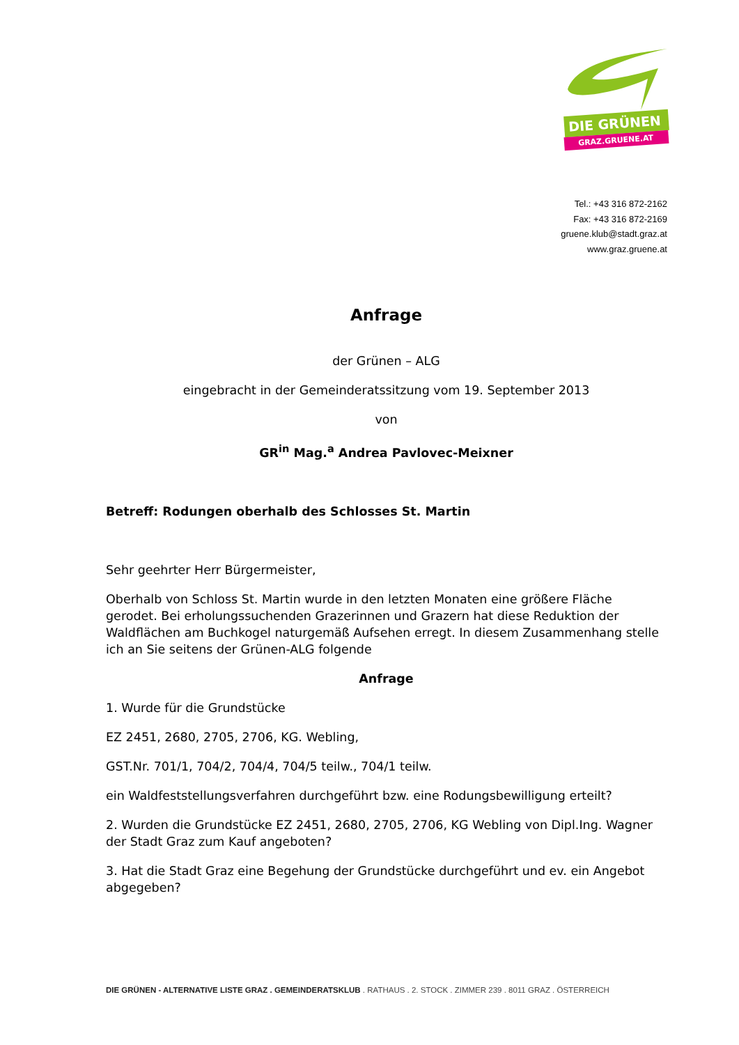DIE GRÜNEN
GRAZ.GRUENE.AT
Tel.: +43 316 872-2162
Fax: +43 316 872-2169
gruene.klub@stadt.graz.at
www.graz.gruene.at
Anfrage
der Grünen – ALG
eingebracht in der Gemeinderatssitzung vom 19. September 2013
von
GR<sup>in</sup> Mag.<sup>a</sup> Andrea Pavlovec-Meixner
Betreff: Rodungen oberhalb des Schlosses St. Martin
Sehr geehrter Herr Bürgermeister,
Oberhalb von Schloss St. Martin wurde in den letzten Monaten eine größere Fläche gerodet. Bei erholungssuchenden Grazerinnen und Grazern hat diese Reduktion der Waldflächen am Buchkogel naturgemäß Aufsehen erregt. In diesem Zusammenhang stelle ich an Sie seitens der Grünen-ALG folgende
Anfrage
1. Wurde für die Grundstücke
EZ 2451, 2680, 2705, 2706, KG. Webling,
GST.Nr. 701/1, 704/2, 704/4, 704/5 teilw., 704/1 teilw.
ein Waldfeststellungsverfahren durchgeführt bzw. eine Rodungsbewilligung erteilt?
2. Wurden die Grundstücke EZ 2451, 2680, 2705, 2706, KG Webling von Dipl.Ing. Wagner der Stadt Graz zum Kauf angeboten?
3. Hat die Stadt Graz eine Begehung der Grundstücke durchgeführt und ev. ein Angebot abgegeben?
DIE GRÜNEN - ALTERNATIVE LISTE GRAZ . GEMEINDERATSKLUB . RATHAUS . 2. STOCK . ZIMMER 239 . 8011 GRAZ . ÖSTERREICH